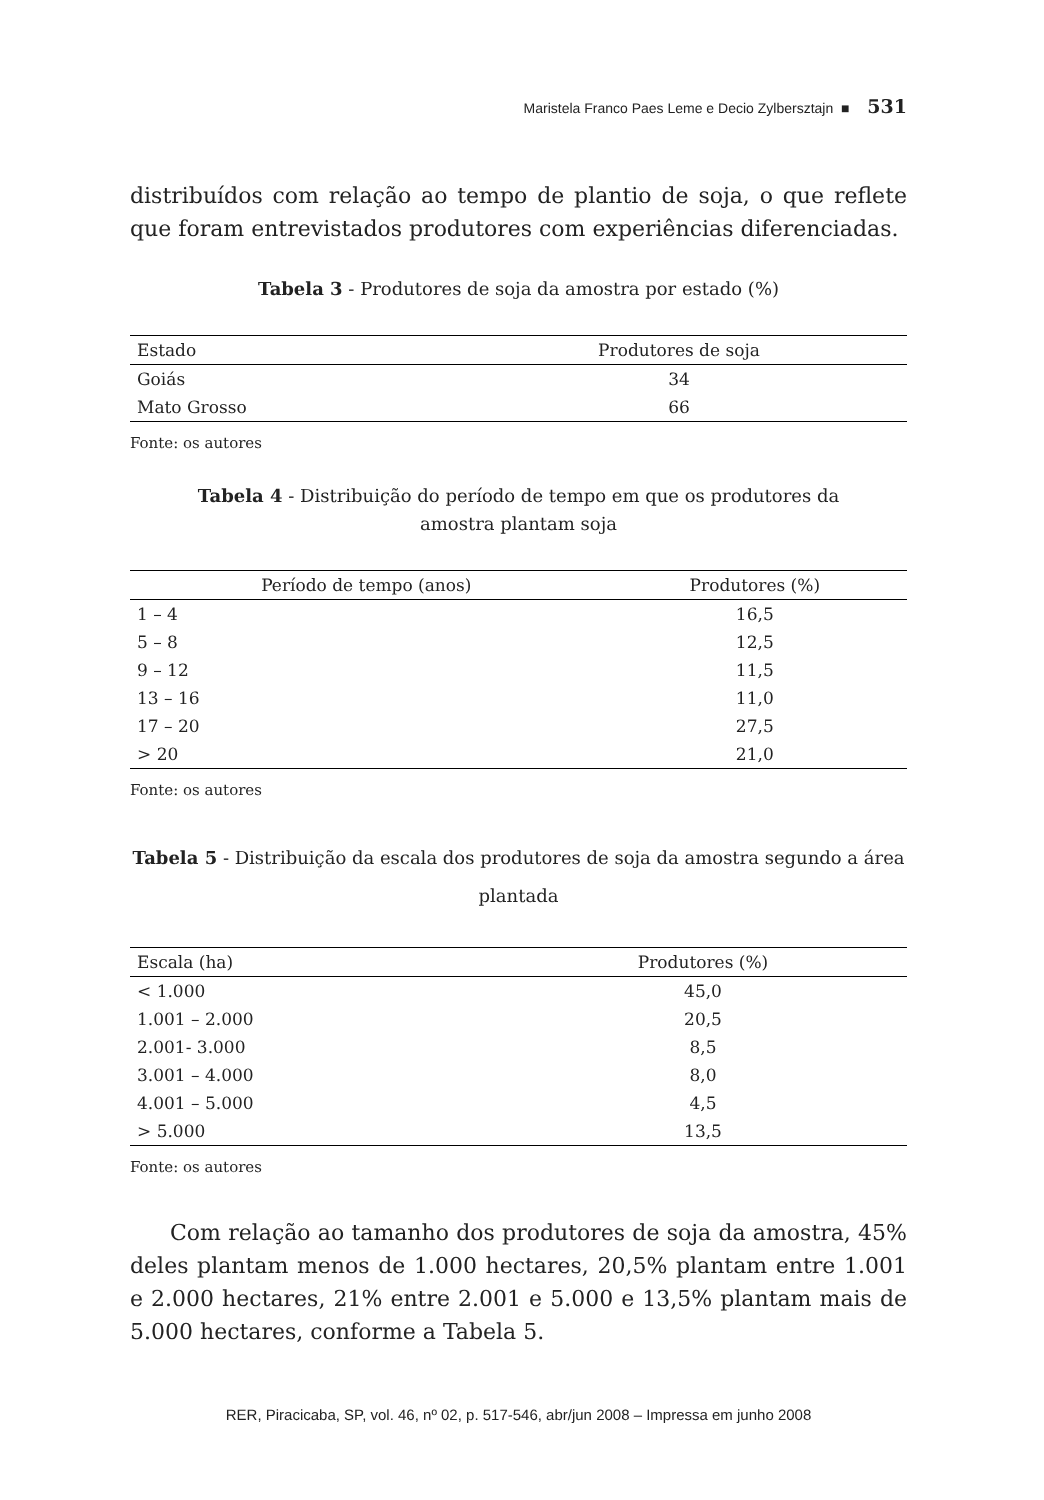Maristela Franco Paes Leme e Decio Zylbersztajn ■ 531
distribuídos com relação ao tempo de plantio de soja, o que reflete que foram entrevistados produtores com experiências diferenciadas.
Tabela 3 - Produtores de soja da amostra por estado (%)
| Estado | Produtores de soja |
| --- | --- |
| Goiás | 34 |
| Mato Grosso | 66 |
Fonte: os autores
Tabela 4 - Distribuição do período de tempo em que os produtores da amostra plantam soja
| Período de tempo (anos) | Produtores (%) |
| --- | --- |
| 1 – 4 | 16,5 |
| 5 – 8 | 12,5 |
| 9 – 12 | 11,5 |
| 13 – 16 | 11,0 |
| 17 – 20 | 27,5 |
| > 20 | 21,0 |
Fonte: os autores
Tabela 5 - Distribuição da escala dos produtores de soja da amostra segundo a área plantada
| Escala (ha) | Produtores (%) |
| --- | --- |
| < 1.000 | 45,0 |
| 1.001 – 2.000 | 20,5 |
| 2.001- 3.000 | 8,5 |
| 3.001 – 4.000 | 8,0 |
| 4.001 – 5.000 | 4,5 |
| > 5.000 | 13,5 |
Fonte: os autores
Com relação ao tamanho dos produtores de soja da amostra, 45% deles plantam menos de 1.000 hectares, 20,5% plantam entre 1.001 e 2.000 hectares, 21% entre 2.001 e 5.000 e 13,5% plantam mais de 5.000 hectares, conforme a Tabela 5.
RER, Piracicaba, SP, vol. 46, nº 02, p. 517-546, abr/jun 2008 – Impressa em junho 2008